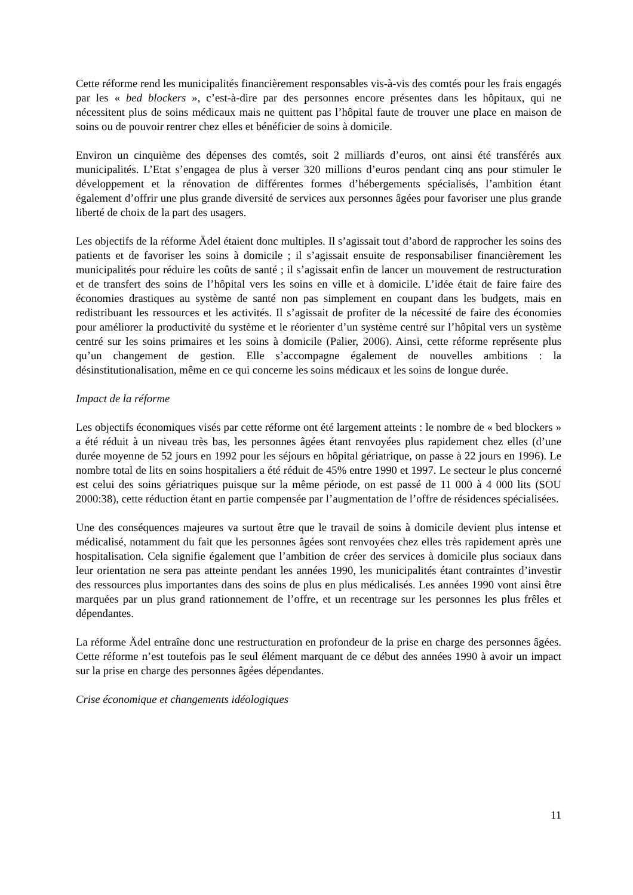Cette réforme rend les municipalités financièrement responsables vis-à-vis des comtés pour les frais engagés par les « bed blockers », c’est-à-dire par des personnes encore présentes dans les hôpitaux, qui ne nécessitent plus de soins médicaux mais ne quittent pas l’hôpital faute de trouver une place en maison de soins ou de pouvoir rentrer chez elles et bénéficier de soins à domicile.
Environ un cinquième des dépenses des comtés, soit 2 milliards d’euros, ont ainsi été transférés aux municipalités. L’Etat s’engagea de plus à verser 320 millions d’euros pendant cinq ans pour stimuler le développement et la rénovation de différentes formes d’hébergements spécialisés, l’ambition étant également d’offrir une plus grande diversité de services aux personnes âgées pour favoriser une plus grande liberté de choix de la part des usagers.
Les objectifs de la réforme Ädel étaient donc multiples. Il s’agissait tout d’abord de rapprocher les soins des patients et de favoriser les soins à domicile ; il s’agissait ensuite de responsabiliser financièrement les municipalités pour réduire les coûts de santé ; il s’agissait enfin de lancer un mouvement de restructuration et de transfert des soins de l’hôpital vers les soins en ville et à domicile. L’idée était de faire faire des économies drastiques au système de santé non pas simplement en coupant dans les budgets, mais en redistribuant les ressources et les activités. Il s’agissait de profiter de la nécessité de faire des économies pour améliorer la productivité du système et le réorienter d’un système centré sur l’hôpital vers un système centré sur les soins primaires et les soins à domicile (Palier, 2006). Ainsi, cette réforme représente plus qu’un changement de gestion. Elle s’accompagne également de nouvelles ambitions : la désinstitutionalisation, même en ce qui concerne les soins médicaux et les soins de longue durée.
Impact de la réforme
Les objectifs économiques visés par cette réforme ont été largement atteints : le nombre de « bed blockers » a été réduit à un niveau très bas, les personnes âgées étant renvoyées plus rapidement chez elles (d’une durée moyenne de 52 jours en 1992 pour les séjours en hôpital gériatrique, on passe à 22 jours en 1996). Le nombre total de lits en soins hospitaliers a été réduit de 45% entre 1990 et 1997. Le secteur le plus concerné est celui des soins gériatriques puisque sur la même période, on est passé de 11 000 à 4 000 lits (SOU 2000:38), cette réduction étant en partie compensée par l’augmentation de l’offre de résidences spécialisées.
Une des conséquences majeures va surtout être que le travail de soins à domicile devient plus intense et médicalisé, notamment du fait que les personnes âgées sont renvoyées chez elles très rapidement après une hospitalisation. Cela signifie également que l’ambition de créer des services à domicile plus sociaux dans leur orientation ne sera pas atteinte pendant les années 1990, les municipalités étant contraintes d’investir des ressources plus importantes dans des soins de plus en plus médicalisés. Les années 1990 vont ainsi être marquées par un plus grand rationnement de l’offre, et un recentrage sur les personnes les plus frêles et dépendantes.
La réforme Ädel entraîne donc une restructuration en profondeur de la prise en charge des personnes âgées. Cette réforme n’est toutefois pas le seul élément marquant de ce début des années 1990 à avoir un impact sur la prise en charge des personnes âgées dépendantes.
Crise économique et changements idéologiques
11